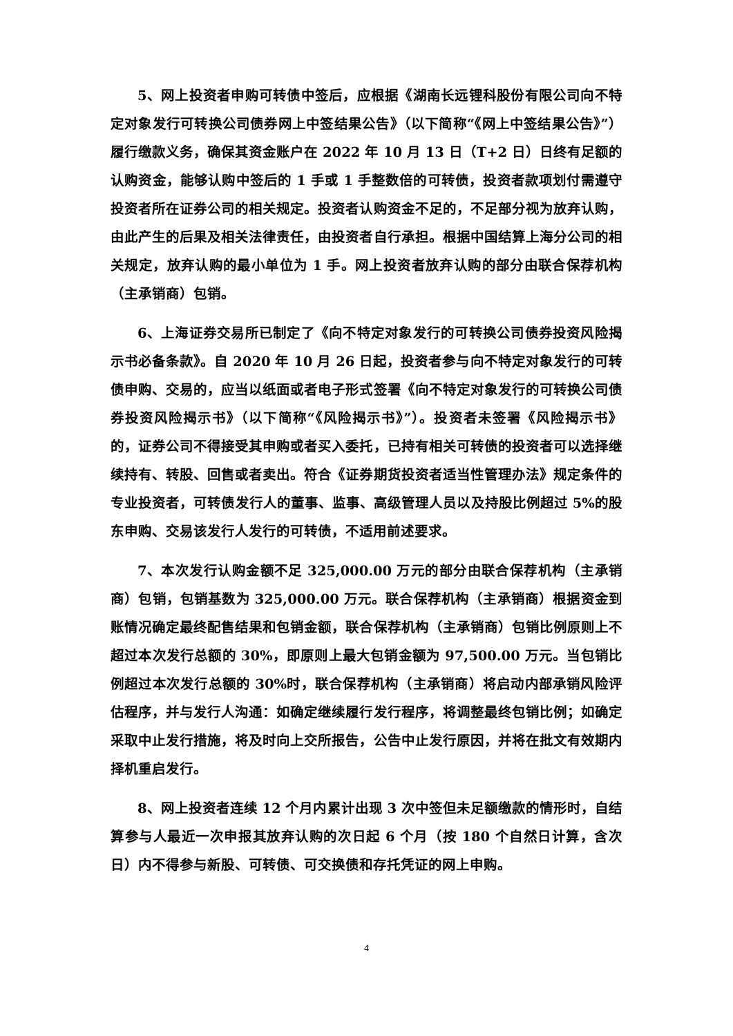5、网上投资者申购可转债中签后，应根据《湖南长远锂科股份有限公司向不特定对象发行可转换公司债券网上中签结果公告》（以下简称“《网上中签结果公告》”）履行缴款义务，确保其资金账户在 2022 年 10 月 13 日（T+2 日）日终有足额的认购资金，能够认购中签后的 1 手或 1 手整数倍的可转债，投资者款项划付需遵守投资者所在证券公司的相关规定。投资者认购资金不足的，不足部分视为放弃认购，由此产生的后果及相关法律责任，由投资者自行承担。根据中国结算上海分公司的相关规定，放弃认购的最小单位为 1 手。网上投资者放弃认购的部分由联合保荐机构（主承销商）包销。
6、上海证券交易所已制定了《向不特定对象发行的可转换公司债券投资风险揭示书必备条款》。自 2020 年 10 月 26 日起，投资者参与向不特定对象发行的可转债申购、交易的，应当以纸面或者电子形式签署《向不特定对象发行的可转换公司债券投资风险揭示书》（以下简称“《风险揭示书》”）。投资者未签署《风险揭示书》的，证券公司不得接受其申购或者买入委托，已持有相关可转债的投资者可以选择继续持有、转股、回售或者卖出。符合《证券期货投资者适当性管理办法》规定条件的专业投资者，可转债发行人的董事、监事、高级管理人员以及持股比例超过 5%的股东申购、交易该发行人发行的可转债，不适用前述要求。
7、本次发行认购金额不足 325,000.00 万元的部分由联合保荐机构（主承销商）包销，包销基数为 325,000.00 万元。联合保荐机构（主承销商）根据资金到账情况确定最终配售结果和包销金额，联合保荐机构（主承销商）包销比例原则上不超过本次发行总额的 30%，即原则上最大包销金额为 97,500.00 万元。当包销比例超过本次发行总额的 30%时，联合保荐机构（主承销商）将启动内部承销风险评估程序，并与发行人沟通：如确定继续履行发行程序，将调整最终包销比例；如确定采取中止发行措施，将及时向上交所报告，公告中止发行原因，并将在批文有效期内择机重启发行。
8、网上投资者连续 12 个月内累计出现 3 次中签但未足额缴款的情形时，自结算参与人最近一次申报其放弃认购的次日起 6 个月（按 180 个自然日计算，含次日）内不得参与新股、可转债、可交换债和存托凭证的网上申购。
4